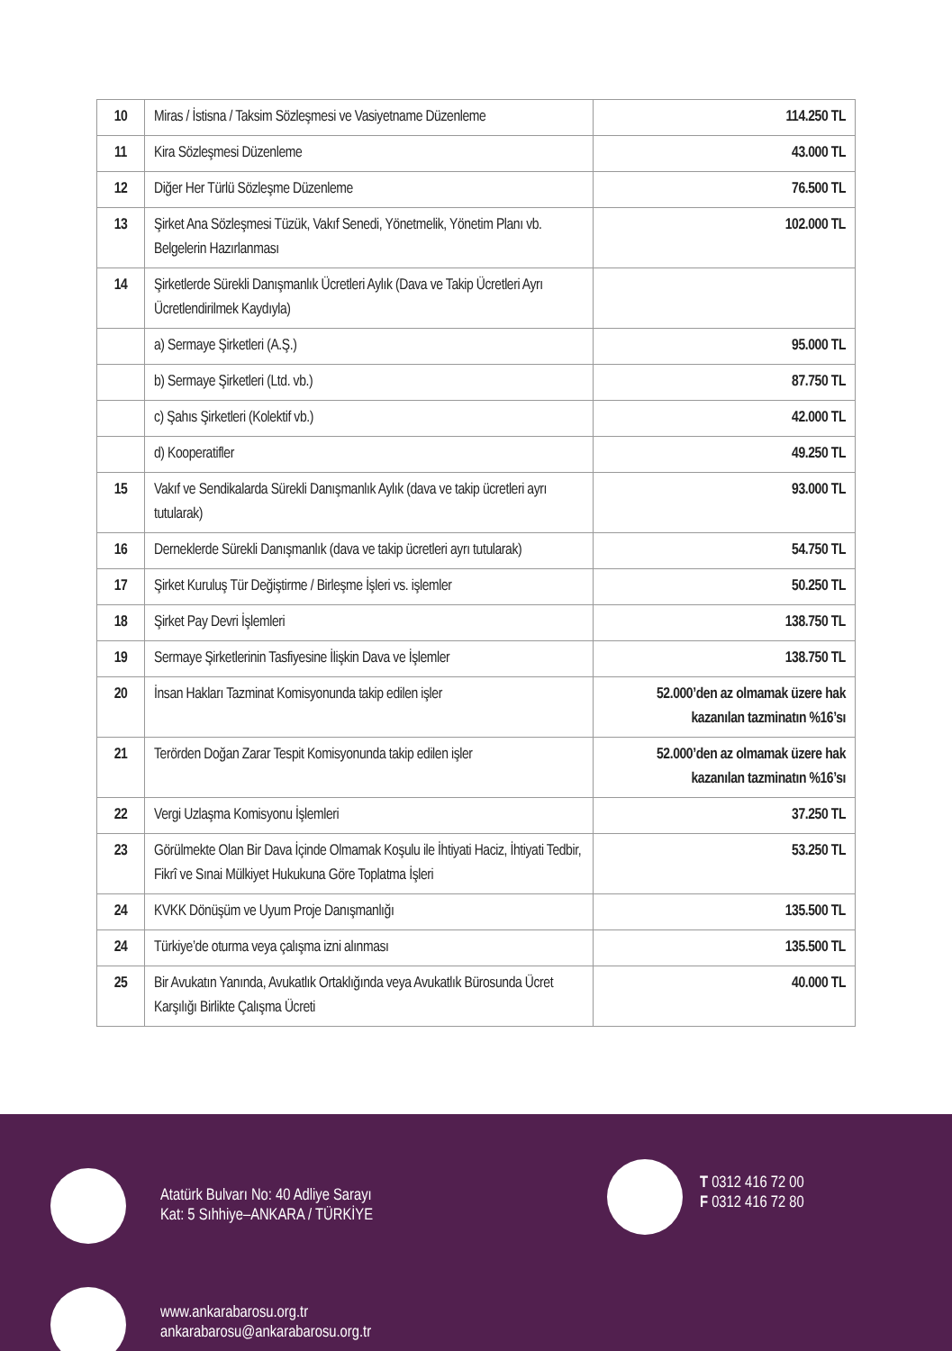| 10 | Miras / İstisna / Taksim Sözleşmesi ve Vasiyetname Düzenleme | 114.250 TL |
| 11 | Kira Sözleşmesi Düzenleme | 43.000 TL |
| 12 | Diğer Her Türlü Sözleşme Düzenleme | 76.500 TL |
| 13 | Şirket Ana Sözleşmesi Tüzük, Vakıf Senedi, Yönetmelik, Yönetim Planı vb. Belgelerin Hazırlanması | 102.000 TL |
| 14 | Şirketlerde Sürekli Danışmanlık Ücretleri Aylık (Dava ve Takip Ücretleri Ayrı Ücretlendirilmek Kaydıyla) | |
| | a) Sermaye Şirketleri (A.Ş.) | 95.000 TL |
| | b) Sermaye Şirketleri (Ltd. vb.) | 87.750 TL |
| | c) Şahıs Şirketleri (Kolektif vb.) | 42.000 TL |
| | d) Kooperatifler | 49.250 TL |
| 15 | Vakıf ve Sendikalarda Sürekli Danışmanlık Aylık (dava ve takip ücretleri ayrı tutularak) | 93.000 TL |
| 16 | Derneklerde Sürekli Danışmanlık (dava ve takip ücretleri ayrı tutularak) | 54.750 TL |
| 17 | Şirket Kuruluş Tür Değiştirme / Birleşme İşleri vs. işlemler | 50.250 TL |
| 18 | Şirket Pay Devri İşlemleri | 138.750 TL |
| 19 | Sermaye Şirketlerinin Tasfiyesine İlişkin Dava ve İşlemler | 138.750 TL |
| 20 | İnsan Hakları Tazminat Komisyonunda takip edilen işler | 52.000’den az olmamak üzere hak kazanılan tazminatın %16’sı |
| 21 | Terörden Doğan Zarar Tespit Komisyonunda takip edilen işler | 52.000’den az olmamak üzere hak kazanılan tazminatın %16’sı |
| 22 | Vergi Uzlaşma Komisyonu İşlemleri | 37.250 TL |
| 23 | Görülmekte Olan Bir Dava İçinde Olmamak Koşulu ile İhtiyati Haciz, İhtiyati Tedbir, Fikrî ve Sınai Mülkiyet Hukukuna Göre Toplatma İşleri | 53.250 TL |
| 24 | KVKK Dönüşüm ve Uyum Proje Danışmanlığı | 135.500 TL |
| 24 | Türkiye’de oturma veya çalışma izni alınması | 135.500 TL |
| 25 | Bir Avukatın Yanında, Avukatlık Ortaklığında veya Avukatlık Bürosunda Ücret Karşılığı Birlikte Çalışma Ücreti | 40.000 TL |
Atatürk Bulvarı No: 40 Adliye Sarayı
Kat: 5 Sıhhiye–ANKARA / TÜRKİYE
T 0312 416 72 00
F 0312 416 72 80
www.ankarabarosu.org.tr
ankarabarosu@ankarabarosu.org.tr